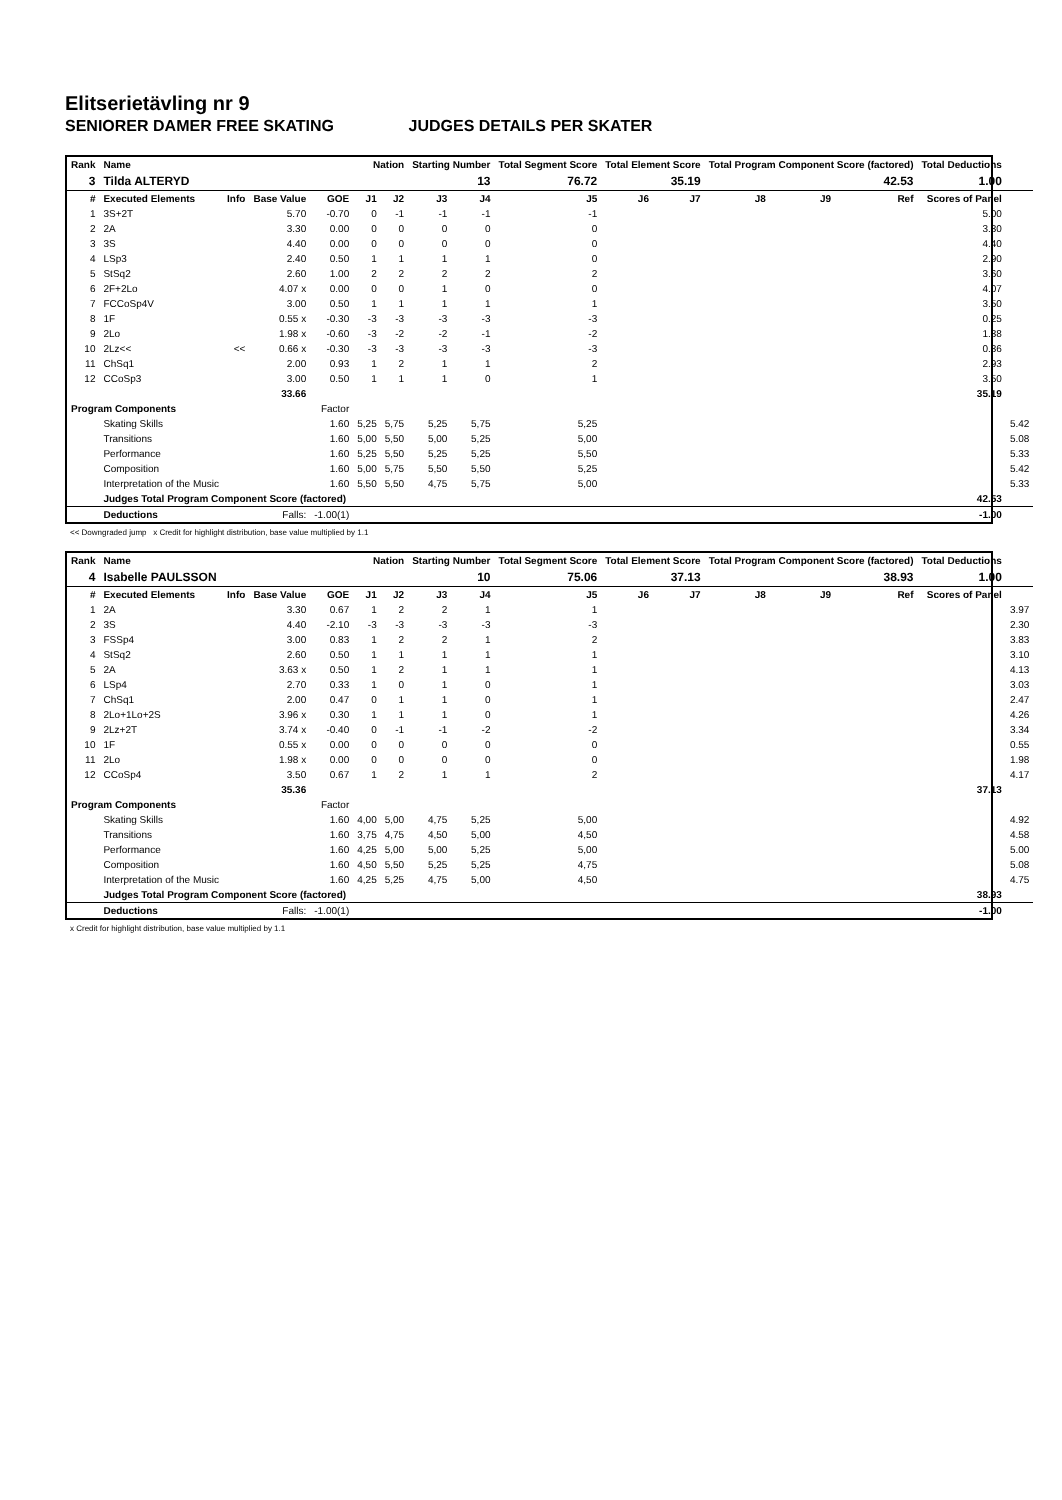Elitserietävling nr 9
SENIORER DAMER FREE SKATING JUDGES DETAILS PER SKATER
| Rank | Name | | | | Nation | | Starting Number | | Total Segment Score | Total Element Score | | Total Program Component Score (factored) | | | Total Deductions | |
| --- | --- | --- | --- | --- | --- | --- | --- | --- | --- | --- | --- | --- | --- | --- | --- | --- |
| 3 | Tilda ALTERYD | | | | | | 13 | | 76.72 | 35.19 | | 42.53 | | | 1.00 | |
| # | Executed Elements | Info | Base Value | GOE | J1 | J2 | J3 | J4 | J5 | J6 | J7 | J8 | J9 | Ref | Scores of Panel | |
| 1 | 3S+2T | | 5.70 | -0.70 | 0 | -1 | -1 | -1 | -1 | | | | | | 5.00 | |
| 2 | 2A | | 3.30 | 0.00 | 0 | 0 | 0 | 0 | 0 | | | | | | 3.30 | |
| 3 | 3S | | 4.40 | 0.00 | 0 | 0 | 0 | 0 | 0 | | | | | | 4.40 | |
| 4 | LSp3 | | 2.40 | 0.50 | 1 | 1 | 1 | 1 | 0 | | | | | | 2.90 | |
| 5 | StSq2 | | 2.60 | 1.00 | 2 | 2 | 2 | 2 | 2 | | | | | | 3.60 | |
| 6 | 2F+2Lo | | 4.07 x | 0.00 | 0 | 0 | 1 | 0 | 0 | | | | | | 4.07 | |
| 7 | FCCoSp4V | | 3.00 | 0.50 | 1 | 1 | 1 | 1 | 1 | | | | | | 3.50 | |
| 8 | 1F | | 0.55 x | -0.30 | -3 | -3 | -3 | -3 | -3 | | | | | | 0.25 | |
| 9 | 2Lo | | 1.98 x | -0.60 | -3 | -2 | -2 | -1 | -2 | | | | | | 1.38 | |
| 10 | 2Lz<< | << | 0.66 x | -0.30 | -3 | -3 | -3 | -3 | -3 | | | | | | 0.36 | |
| 11 | ChSq1 | | 2.00 | 0.93 | 1 | 2 | 1 | 1 | 2 | | | | | | 2.93 | |
| 12 | CCoSp3 | | 3.00 | 0.50 | 1 | 1 | 1 | 0 | 1 | | | | | | 3.50 | |
| 33.66 | | | | | | | | | | | | | | | 35.19 | |
| Program Components | | | | Factor | | | | | | | | | | | | |
| | Skating Skills | | | 1.60 | 5,25 | 5,75 | 5,25 | 5,75 | 5,25 | | | | | | | 5.42 |
| | Transitions | | | 1.60 | 5,00 | 5,50 | 5,00 | 5,25 | 5,00 | | | | | | | 5.08 |
| | Performance | | | 1.60 | 5,25 | 5,50 | 5,25 | 5,25 | 5,50 | | | | | | | 5.33 |
| | Composition | | | 1.60 | 5,00 | 5,75 | 5,50 | 5,50 | 5,25 | | | | | | | 5.42 |
| | Interpretation of the Music | | | 1.60 | 5,50 | 5,50 | 4,75 | 5,75 | 5,00 | | | | | | | 5.33 |
| | Judges Total Program Component Score (factored) | | | | | | | | | | | | | | 42.53 | |
| | Deductions | Falls: | | -1.00(1) | | | | | | | | | | | -1.00 | |
<< Downgraded jump x Credit for highlight distribution, base value multiplied by 1.1
| Rank | Name | | | | Nation | | Starting Number | | Total Segment Score | Total Element Score | | Total Program Component Score (factored) | | | Total Deductions | |
| --- | --- | --- | --- | --- | --- | --- | --- | --- | --- | --- | --- | --- | --- | --- | --- | --- |
| 4 | Isabelle PAULSSON | | | | | | 10 | | 75.06 | 37.13 | | 38.93 | | | 1.00 | |
| # | Executed Elements | Info | Base Value | GOE | J1 | J2 | J3 | J4 | J5 | J6 | J7 | J8 | J9 | Ref | Scores of Panel | |
| 1 | 2A | | 3.30 | 0.67 | 1 | 2 | 2 | 1 | 1 | | | | | | | 3.97 |
| 2 | 3S | | 4.40 | -2.10 | -3 | -3 | -3 | -3 | -3 | | | | | | | 2.30 |
| 3 | FSSp4 | | 3.00 | 0.83 | 1 | 2 | 2 | 1 | 2 | | | | | | | 3.83 |
| 4 | StSq2 | | 2.60 | 0.50 | 1 | 1 | 1 | 1 | 1 | | | | | | | 3.10 |
| 5 | 2A | | 3.63 x | 0.50 | 1 | 2 | 1 | 1 | 1 | | | | | | | 4.13 |
| 6 | LSp4 | | 2.70 | 0.33 | 1 | 0 | 1 | 0 | 1 | | | | | | | 3.03 |
| 7 | ChSq1 | | 2.00 | 0.47 | 0 | 1 | 1 | 0 | 1 | | | | | | | 2.47 |
| 8 | 2Lo+1Lo+2S | | 3.96 x | 0.30 | 1 | 1 | 1 | 0 | 1 | | | | | | | 4.26 |
| 9 | 2Lz+2T | | 3.74 x | -0.40 | 0 | -1 | -1 | -2 | -2 | | | | | | | 3.34 |
| 10 | 1F | | 0.55 x | 0.00 | 0 | 0 | 0 | 0 | 0 | | | | | | | 0.55 |
| 11 | 2Lo | | 1.98 x | 0.00 | 0 | 0 | 0 | 0 | 0 | | | | | | | 1.98 |
| 12 | CCoSp4 | | 3.50 | 0.67 | 1 | 2 | 1 | 1 | 2 | | | | | | | 4.17 |
| 35.36 | | | | | | | | | | | | | | | 37.13 | |
| Program Components | | | | Factor | | | | | | | | | | | | |
| | Skating Skills | | | 1.60 | 4,00 | 5,00 | 4,75 | 5,25 | 5,00 | | | | | | | 4.92 |
| | Transitions | | | 1.60 | 3,75 | 4,75 | 4,50 | 5,00 | 4,50 | | | | | | | 4.58 |
| | Performance | | | 1.60 | 4,25 | 5,00 | 5,00 | 5,25 | 5,00 | | | | | | | 5.00 |
| | Composition | | | 1.60 | 4,50 | 5,50 | 5,25 | 5,25 | 4,75 | | | | | | | 5.08 |
| | Interpretation of the Music | | | 1.60 | 4,25 | 5,25 | 4,75 | 5,00 | 4,50 | | | | | | | 4.75 |
| | Judges Total Program Component Score (factored) | | | | | | | | | | | | | | 38.93 | |
| | Deductions | Falls: | | -1.00(1) | | | | | | | | | | | -1.00 | |
x Credit for highlight distribution, base value multiplied by 1.1